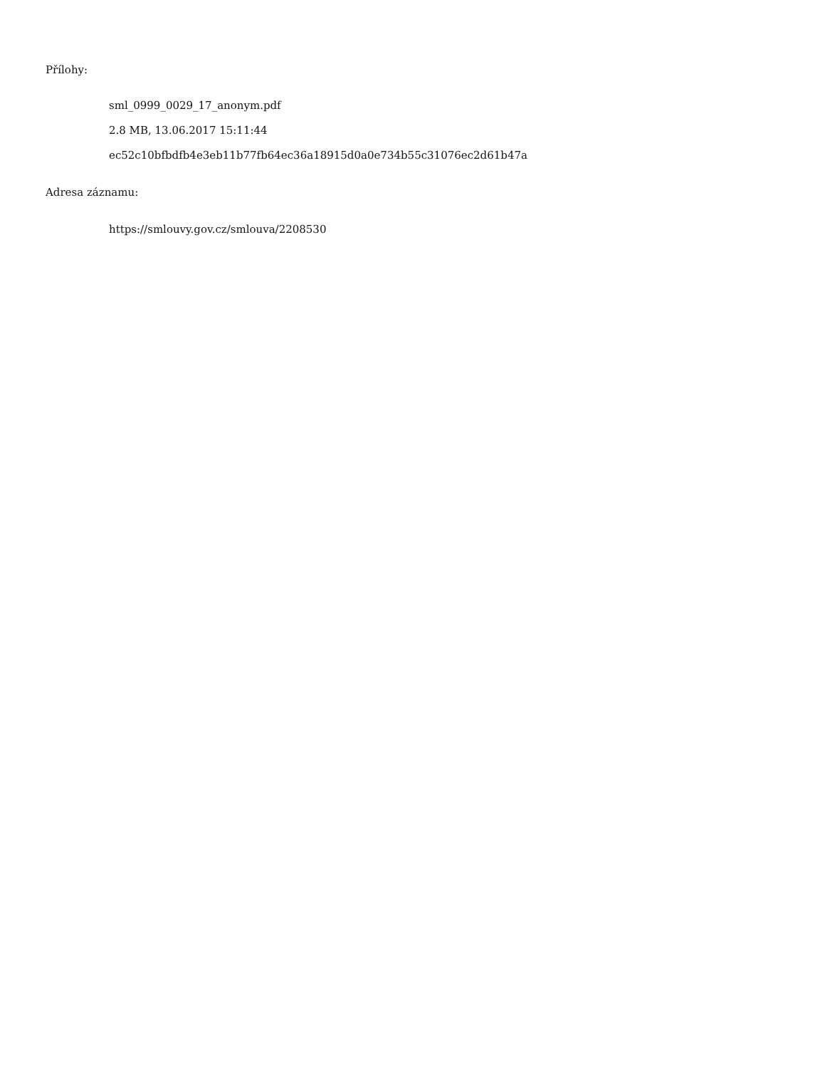Přílohy:
sml_0999_0029_17_anonym.pdf
2.8 MB, 13.06.2017 15:11:44
ec52c10bfbdfb4e3eb11b77fb64ec36a18915d0a0e734b55c31076ec2d61b47a
Adresa záznamu:
https://smlouvy.gov.cz/smlouva/2208530